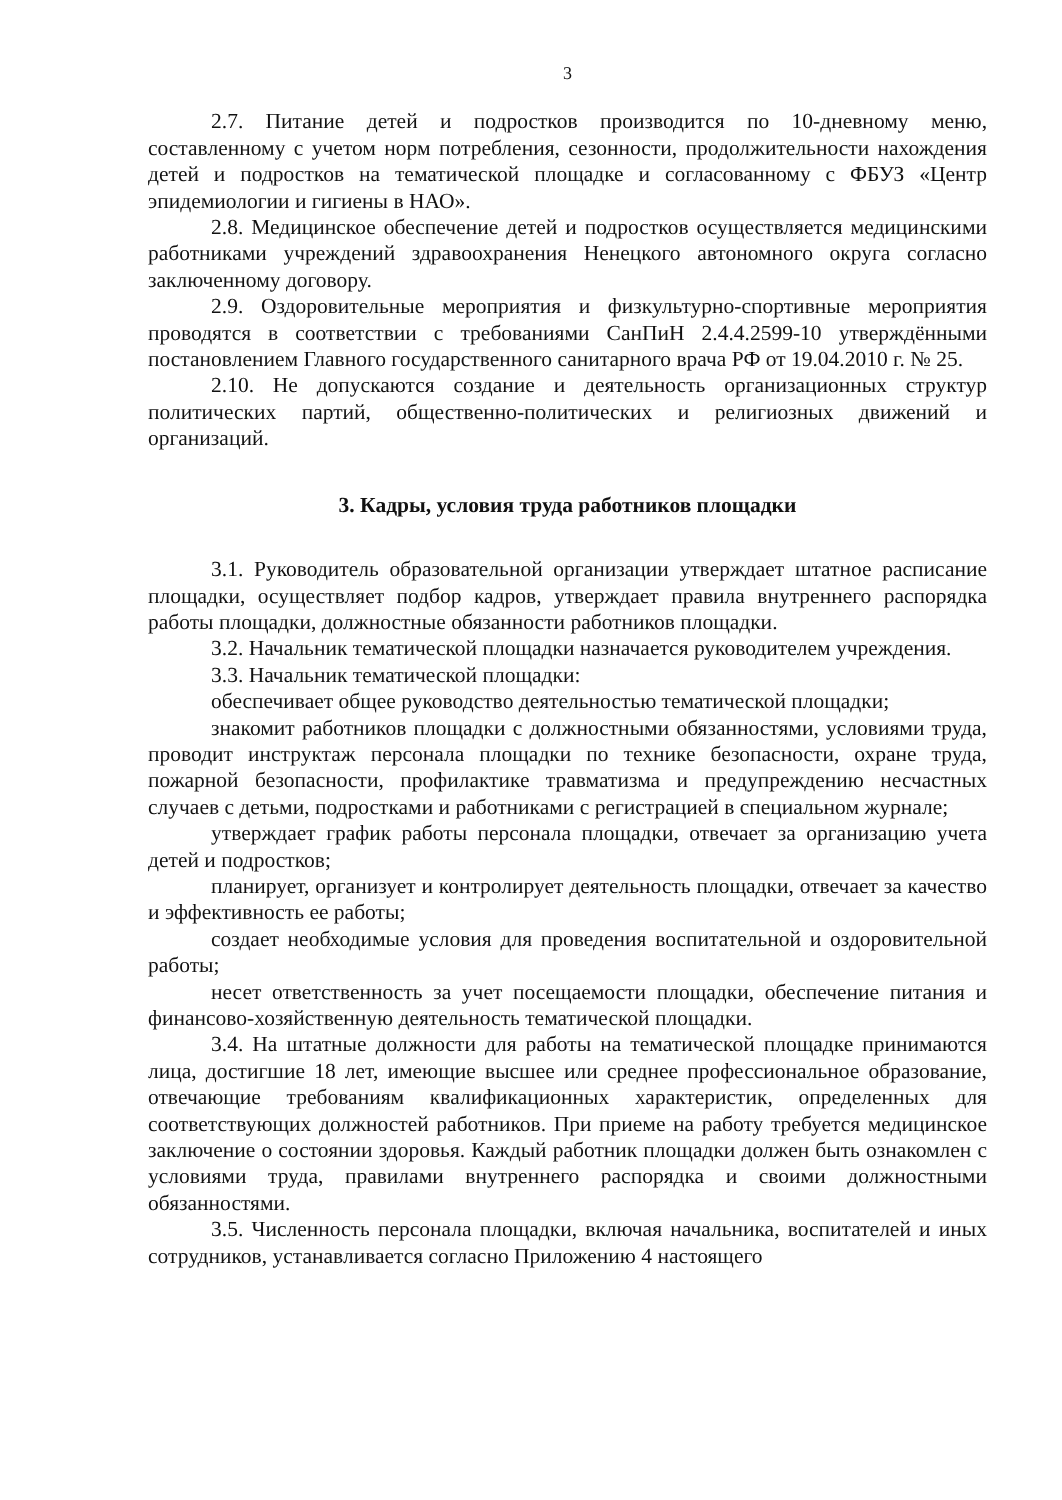3
2.7. Питание детей и подростков производится по 10-дневному меню, составленному с учетом норм потребления, сезонности, продолжительности нахождения детей и подростков на тематической площадке и согласованному с ФБУЗ «Центр эпидемиологии и гигиены в НАО».
2.8. Медицинское обеспечение детей и подростков осуществляется медицинскими работниками учреждений здравоохранения Ненецкого автономного округа согласно заключенному договору.
2.9. Оздоровительные мероприятия и физкультурно-спортивные мероприятия проводятся в соответствии с требованиями СанПиН 2.4.4.2599-10 утверждёнными постановлением Главного государственного санитарного врача РФ от 19.04.2010 г. № 25.
2.10. Не допускаются создание и деятельность организационных структур политических партий, общественно-политических и религиозных движений и организаций.
3. Кадры, условия труда работников площадки
3.1. Руководитель образовательной организации утверждает штатное расписание площадки, осуществляет подбор кадров, утверждает правила внутреннего распорядка работы площадки, должностные обязанности работников площадки.
3.2. Начальник тематической площадки назначается руководителем учреждения.
3.3. Начальник тематической площадки:
обеспечивает общее руководство деятельностью тематической площадки;
знакомит работников площадки с должностными обязанностями, условиями труда, проводит инструктаж персонала площадки по технике безопасности, охране труда, пожарной безопасности, профилактике травматизма и предупреждению несчастных случаев с детьми, подростками и работниками с регистрацией в специальном журнале;
утверждает график работы персонала площадки, отвечает за организацию учета детей и подростков;
планирует, организует и контролирует деятельность площадки, отвечает за качество и эффективность ее работы;
создает необходимые условия для проведения воспитательной и оздоровительной работы;
несет ответственность за учет посещаемости площадки, обеспечение питания и финансово-хозяйственную деятельность тематической площадки.
3.4. На штатные должности для работы на тематической площадке принимаются лица, достигшие 18 лет, имеющие высшее или среднее профессиональное образование, отвечающие требованиям квалификационных характеристик, определенных для соответствующих должностей работников. При приеме на работу требуется медицинское заключение о состоянии здоровья. Каждый работник площадки должен быть ознакомлен с условиями труда, правилами внутреннего распорядка и своими должностными обязанностями.
3.5. Численность персонала площадки, включая начальника, воспитателей и иных сотрудников, устанавливается согласно Приложению 4 настоящего